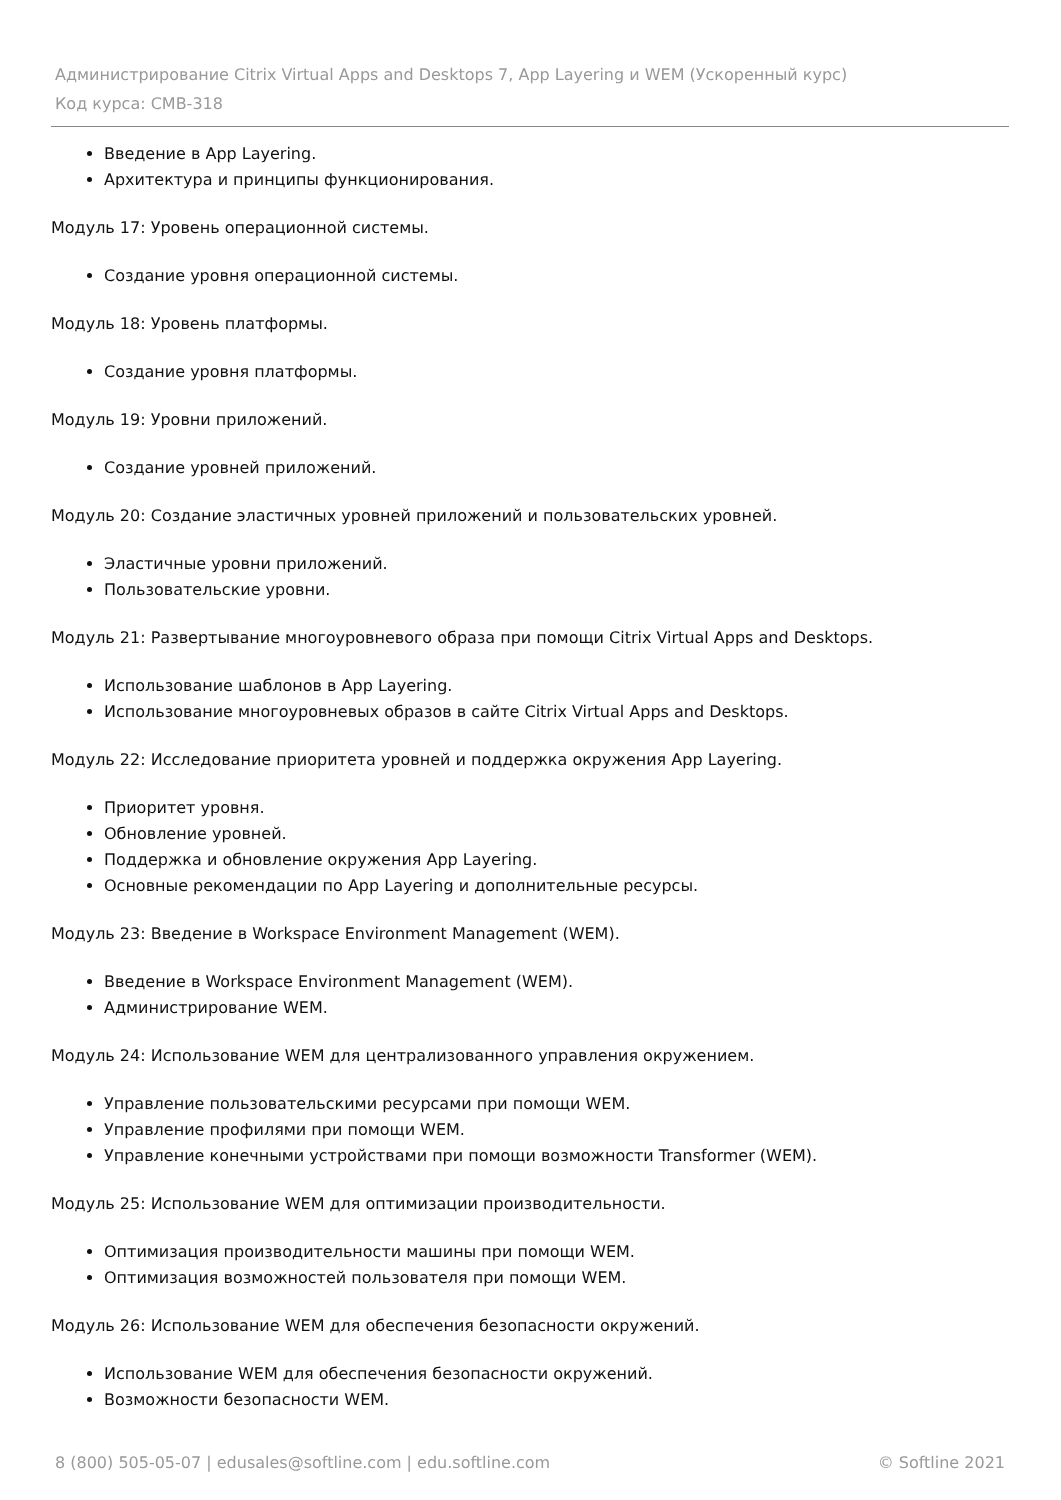Администрирование Citrix Virtual Apps and Desktops 7, App Layering и WEM (Ускоренный курс)
Код курса: CMB-318
Введение в App Layering.
Архитектура и принципы функционирования.
Модуль 17: Уровень операционной системы.
Создание уровня операционной системы.
Модуль 18: Уровень платформы.
Создание уровня платформы.
Модуль 19: Уровни приложений.
Создание уровней приложений.
Модуль 20: Создание эластичных уровней приложений и пользовательских уровней.
Эластичные уровни приложений.
Пользовательские уровни.
Модуль 21: Развертывание многоуровневого образа при помощи Citrix Virtual Apps and Desktops.
Использование шаблонов в App Layering.
Использование многоуровневых образов в сайте Citrix Virtual Apps and Desktops.
Модуль 22: Исследование приоритета уровней и поддержка окружения App Layering.
Приоритет уровня.
Обновление уровней.
Поддержка и обновление окружения App Layering.
Основные рекомендации по App Layering и дополнительные ресурсы.
Модуль 23: Введение в Workspace Environment Management (WEM).
Введение в Workspace Environment Management (WEM).
Администрирование WEM.
Модуль 24: Использование WEM для централизованного управления окружением.
Управление пользовательскими ресурсами при помощи WEM.
Управление профилями при помощи WEM.
Управление конечными устройствами при помощи возможности Transformer (WEM).
Модуль 25: Использование WEM для оптимизации производительности.
Оптимизация производительности машины при помощи WEM.
Оптимизация возможностей пользователя при помощи WEM.
Модуль 26: Использование WEM для обеспечения безопасности окружений.
Использование WEM для обеспечения безопасности окружений.
Возможности безопасности WEM.
8 (800) 505-05-07 | edusales@softline.com | edu.softline.com © Softline 2021